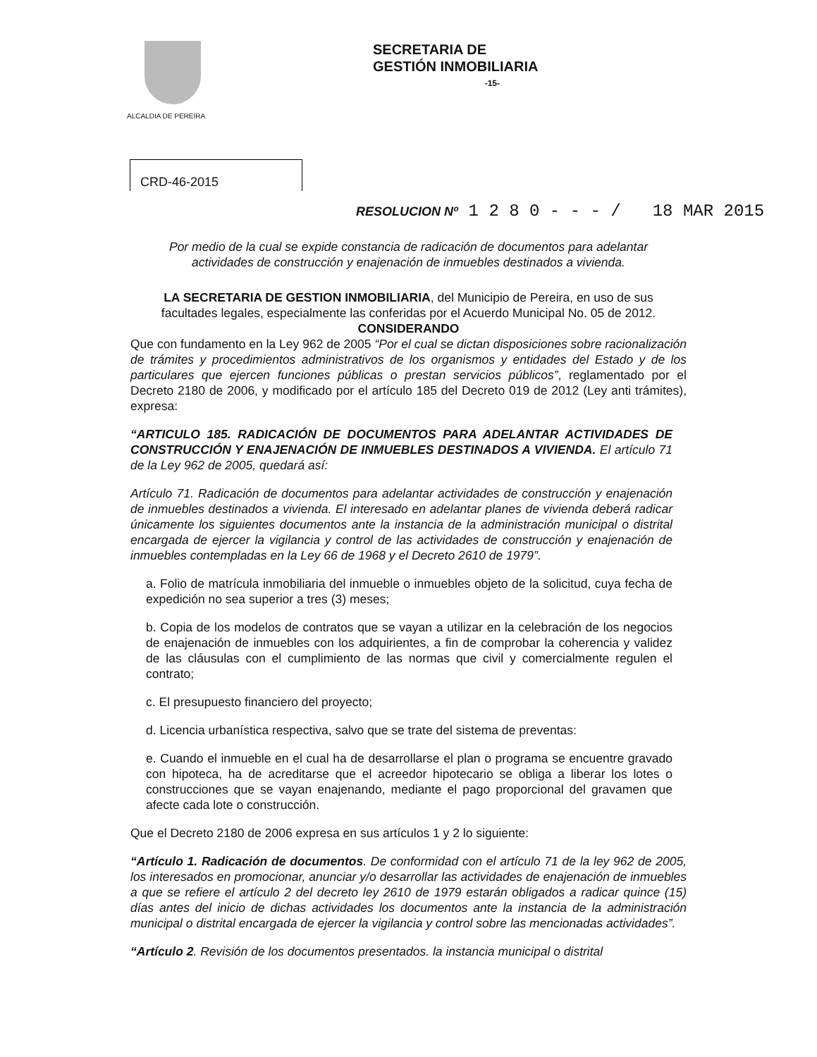ALCALDIA DE PEREIRA
SECRETARIA DE
GESTIÓN INMOBILIARIA
-15-
CRD-46-2015
RESOLUCION Nº 1 2 8 0 - - - / 18 MAR 2015
Por medio de la cual se expide constancia de radicación de documentos para adelantar actividades de construcción y enajenación de inmuebles destinados a vivienda.
LA SECRETARIA DE GESTION INMOBILIARIA, del Municipio de Pereira, en uso de sus facultades legales, especialmente las conferidas por el Acuerdo Municipal No. 05 de 2012.
CONSIDERANDO
Que con fundamento en la Ley 962 de 2005 “Por el cual se dictan disposiciones sobre racionalización de trámites y procedimientos administrativos de los organismos y entidades del Estado y de los particulares que ejercen funciones públicas o prestan servicios públicos”, reglamentado por el Decreto 2180 de 2006, y modificado por el artículo 185 del Decreto 019 de 2012 (Ley anti trámites), expresa:
“ARTICULO 185. RADICACIÓN DE DOCUMENTOS PARA ADELANTAR ACTIVIDADES DE CONSTRUCCIÓN Y ENAJENACIÓN DE INMUEBLES DESTINADOS A VIVIENDA. El artículo 71 de la Ley 962 de 2005, quedará así:
Artículo 71. Radicación de documentos para adelantar actividades de construcción y enajenación de inmuebles destinados a vivienda. El interesado en adelantar planes de vivienda deberá radicar únicamente los siguientes documentos ante la instancia de la administración municipal o distrital encargada de ejercer la vigilancia y control de las actividades de construcción y enajenación de inmuebles contempladas en la Ley 66 de 1968 y el Decreto 2610 de 1979”.
a. Folio de matrícula inmobiliaria del inmueble o inmuebles objeto de la solicitud, cuya fecha de expedición no sea superior a tres (3) meses;
b. Copia de los modelos de contratos que se vayan a utilizar en la celebración de los negocios de enajenación de inmuebles con los adquirientes, a fin de comprobar la coherencia y validez de las cláusulas con el cumplimiento de las normas que civil y comercialmente regulen el contrato;
c. El presupuesto financiero del proyecto;
d. Licencia urbanística respectiva, salvo que se trate del sistema de preventas:
e. Cuando el inmueble en el cual ha de desarrollarse el plan o programa se encuentre gravado con hipoteca, ha de acreditarse que el acreedor hipotecario se obliga a liberar los lotes o construcciones que se vayan enajenando, mediante el pago proporcional del gravamen que afecte cada lote o construcción.
Que el Decreto 2180 de 2006 expresa en sus artículos 1 y 2 lo siguiente:
“Artículo 1. Radicación de documentos. De conformidad con el artículo 71 de la ley 962 de 2005, los interesados en promocionar, anunciar y/o desarrollar las actividades de enajenación de inmuebles a que se refiere el artículo 2 del decreto ley 2610 de 1979 estarán obligados a radicar quince (15) días antes del inicio de dichas actividades los documentos ante la instancia de la administración municipal o distrital encargada de ejercer la vigilancia y control sobre las mencionadas actividades”.
“Artículo 2. Revisión de los documentos presentados. la instancia municipal o distrital